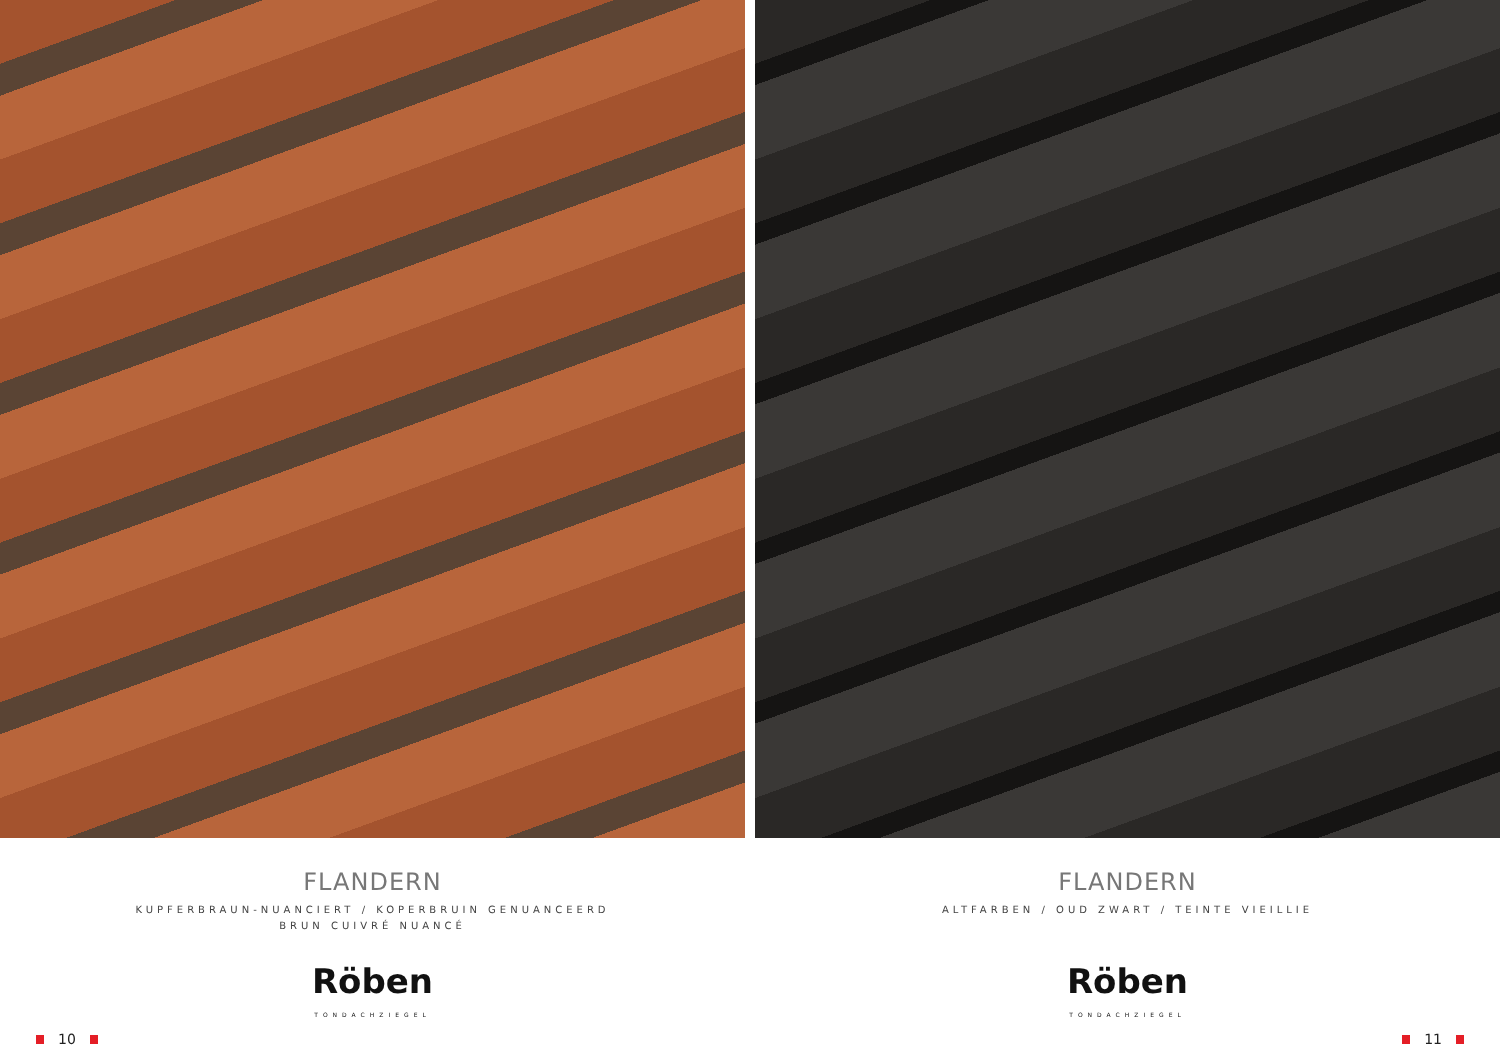FLANDERN
KUPFERBRAUN-NUANCIERT / KOPERBRUIN GENUANCEERD
BRUN CUIVRÉ NUANCÉ
Röben
TONDACHZIEGEL
10
FLANDERN
ALTFARBEN / OUD ZWART / TEINTE VIEILLIE
Röben
TONDACHZIEGEL
11